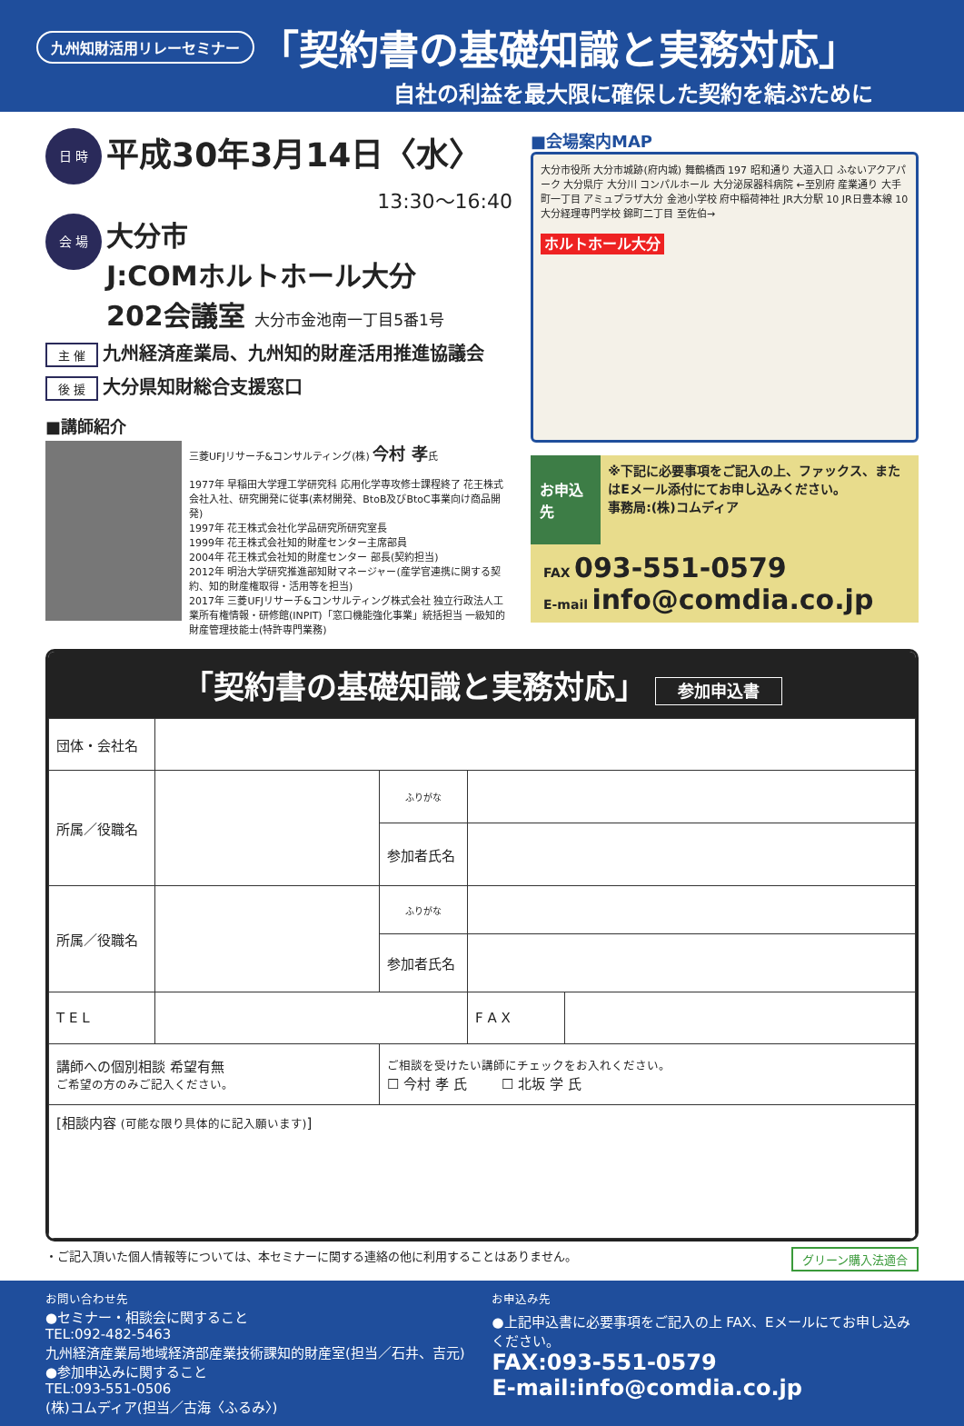九州知財活用リレーセミナー 「契約書の基礎知識と実務対応」
自社の利益を最大限に確保した契約を結ぶために
日 時 平成30年3月14日〈水〉
13:30〜16:40
会 場 大分市
J:COMホルトホール大分
202会議室 大分市金池南一丁目5番1号
主 催 九州経済産業局、九州知的財産活用推進協議会
後 援 大分県知財総合支援窓口
■講師紹介
三菱UFJリサーチ&コンサルティング(株) 今村 孝氏
1977年 早稲田大学理工学研究科 応用化学専攻修士課程終了 花王株式会社入社、研究開発に従事(素材開発、BtoB及びBtoC事業向け商品開発)
1997年 花王株式会社化学品研究所研究室長
1999年 花王株式会社知的財産センター主席部員
2004年 花王株式会社知的財産センター 部長(契約担当)
2012年 明治大学研究推進部知財マネージャー(産学官連携に関する契約、知的財産権取得・活用等を担当)
2017年 三菱UFJリサーチ&コンサルティング株式会社 独立行政法人工業所有権情報・研修館(INPIT)「窓口機能強化事業」統括担当 一級知的財産管理技能士(特許専門業務)
■会場案内MAP
大分市役所 大分市城跡(府内城) 舞鶴橋西 197 昭和通り 大道入口 ふないアクアパーク 大分県庁 大分川 コンパルホール 大分泌尿器科病院 ←至別府 産業通り 大手町一丁目 アミュプラザ大分 金池小学校 府中稲荷神社 JR大分駅 10 JR日豊本線 10 大分経理専門学校 錦町二丁目 至佐伯→
ホルトホール大分
お申込先
※下記に必要事項をご記入の上、ファックス、またはEメール添付にてお申し込みください。
事務局:(株)コムディア
FAX 093-551-0579
E-mail info@comdia.co.jp
「契約書の基礎知識と実務対応」 参加申込書
| 団体・会社名 | | | | |
| 所属／役職名 | | ふりがな | | |
| | | 参加者氏名 | | |
| 所属／役職名 | | ふりがな | | |
| | | 参加者氏名 | | |
| T E L | | | F A X | |
| 講師への個別相談 希望有無 ご希望の方のみご記入ください。 | | ご相談を受けたい講師にチェックをお入れください。 ☐ 今村 孝 氏 ☐ 北坂 学 氏 | | |
| [相談内容 (可能な限り具体的に記入願います) ] | | | | |
・ご記入頂いた個人情報等については、本セミナーに関する連絡の他に利用することはありません。 グリーン購入法適合
お問い合わせ先
●セミナー・相談会に関すること
TEL:092-482-5463
九州経済産業局地域経済部産業技術課知的財産室(担当／石井、吉元)
●参加申込みに関すること
TEL:093-551-0506
(株)コムディア(担当／古海〈ふるみ〉)
お申込み先
●上記申込書に必要事項をご記入の上 FAX、Eメールにてお申し込みください。
FAX:093-551-0579
E-mail:info@comdia.co.jp